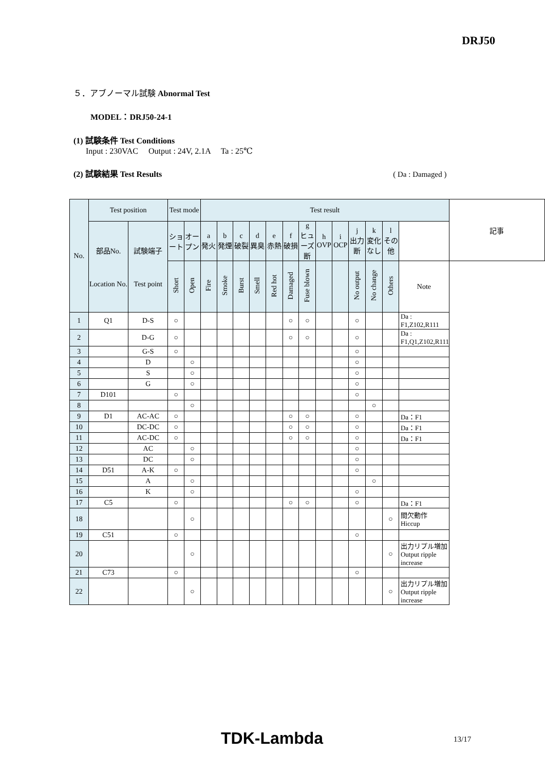DRJ50
５．アブノーマル試験 Abnormal Test
MODEL：DRJ50-24-1
(1) 試験条件 Test Conditions
Input : 230VAC Output : 24V, 2.1A Ta : 25℃
(2) 試験結果 Test Results ( Da : Damaged )
| No. | Test position | | Test mode | | Test result | | | | | | | | | | | | | 記事 |
| --- | --- | --- | --- | --- | --- | --- | --- | --- | --- | --- | --- | --- | --- | --- | --- | --- | --- | --- |
| | 部品No. Location No. | 試験端子 Test point | ショート | オープン | a 発火 | b 発煙 | c 破裂 | d 異臭 | e 赤熱 | f 破損 | g ヒューズ断 | h OVP | i OCP | j 出力断 | k 変化なし | l その他 | | |
| | | | Short | Open | Fire | Smoke | Burst | Smell | Red hot | Damaged | Fuse blown | | | No output | No change | Others | Note | |
| 1 | Q1 | D-S | ○ | | | | | | | ○ | ○ | | | ○ | | | Da : F1,Z102,R111 | |
| 2 | | D-G | ○ | | | | | | | ○ | ○ | | | ○ | | | Da : F1,Q1,Z102,R111 | |
| 3 | | G-S | ○ | | | | | | | | | | | ○ | | | | |
| 4 | | D | | ○ | | | | | | | | | | ○ | | | | |
| 5 | | S | | ○ | | | | | | | | | | ○ | | | | |
| 6 | | G | | ○ | | | | | | | | | | ○ | | | | |
| 7 | D101 | | ○ | | | | | | | | | | | ○ | | | | |
| 8 | | | | ○ | | | | | | | | | | | ○ | | | |
| 9 | D1 | AC-AC | ○ | | | | | | | ○ | ○ | | | ○ | | | Da：F1 | |
| 10 | | DC-DC | ○ | | | | | | | ○ | ○ | | | ○ | | | Da：F1 | |
| 11 | | AC-DC | ○ | | | | | | | ○ | ○ | | | ○ | | | Da：F1 | |
| 12 | | AC | | ○ | | | | | | | | | | ○ | | | | |
| 13 | | DC | | ○ | | | | | | | | | | ○ | | | | |
| 14 | D51 | A-K | ○ | | | | | | | | | | | ○ | | | | |
| 15 | | A | | ○ | | | | | | | | | | | ○ | | | |
| 16 | | K | | ○ | | | | | | | | | | ○ | | | | |
| 17 | C5 | | ○ | | | | | | | ○ | ○ | | | ○ | | | Da：F1 | |
| 18 | | | | ○ | | | | | | | | | | | | ○ | 間欠動作 Hiccup | |
| 19 | C51 | | ○ | | | | | | | | | | | ○ | | | | |
| 20 | | | | ○ | | | | | | | | | | | | ○ | 出力リプル増加 Output ripple increase | |
| 21 | C73 | | ○ | | | | | | | | | | | ○ | | | | |
| 22 | | | | ○ | | | | | | | | | | | | ○ | 出力リプル増加 Output ripple increase | |
TDK-Lambda 13/17